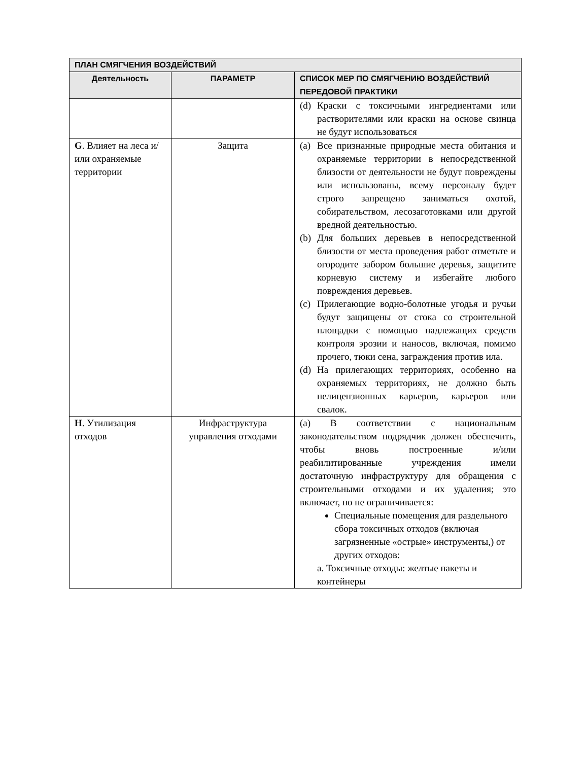| ПЛАН СМЯГЧЕНИЯ ВОЗДЕЙСТВИЙ | | |
| --- | --- | --- |
| Деятельность | ПАРАМЕТР | СПИСОК МЕР ПО СМЯГЧЕНИЮ ВОЗДЕЙСТВИЙ ПЕРЕДОВОЙ ПРАКТИКИ |
| | | (d) Краски с токсичными ингредиентами или растворителями или краски на основе свинца не будут использоваться |
| G . Влияет на леса и/или охраняемые территории | Защита | (a) Все признанные природные места обитания и охраняемые территории в непосредственной близости от деятельности не будут повреждены или использованы, всему персоналу будет строго запрещено заниматься охотой, собирательством, лесозаготовками или другой вредной деятельностью. (b) Для больших деревьев в непосредственной близости от места проведения работ отметьте и огородите забором большие деревья, защитите корневую систему и избегайте любого повреждения деревьев. (c) Прилегающие водно-болотные угодья и ручьи будут защищены от стока со строительной площадки с помощью надлежащих средств контроля эрозии и наносов, включая, помимо прочего, тюки сена, заграждения против ила. (d) На прилегающих территориях, особенно на охраняемых территориях, не должно быть нелицензионных карьеров, карьеров или свалок. |
| H . Утилизация отходов | Инфраструктура управления отходами | (a) В соответствии с национальным законодательством подрядчик должен обеспечить, чтобы вновь построенные и/или реабилитированные учреждения имели достаточную инфраструктуру для обращения с строительными отходами и их удаления; это включает, но не ограничивается: Специальные помещения для раздельного сбора токсичных отходов (включая загрязненные «острые» инструменты,) от других отходов: a. Токсичные отходы: желтые пакеты и контейнеры |